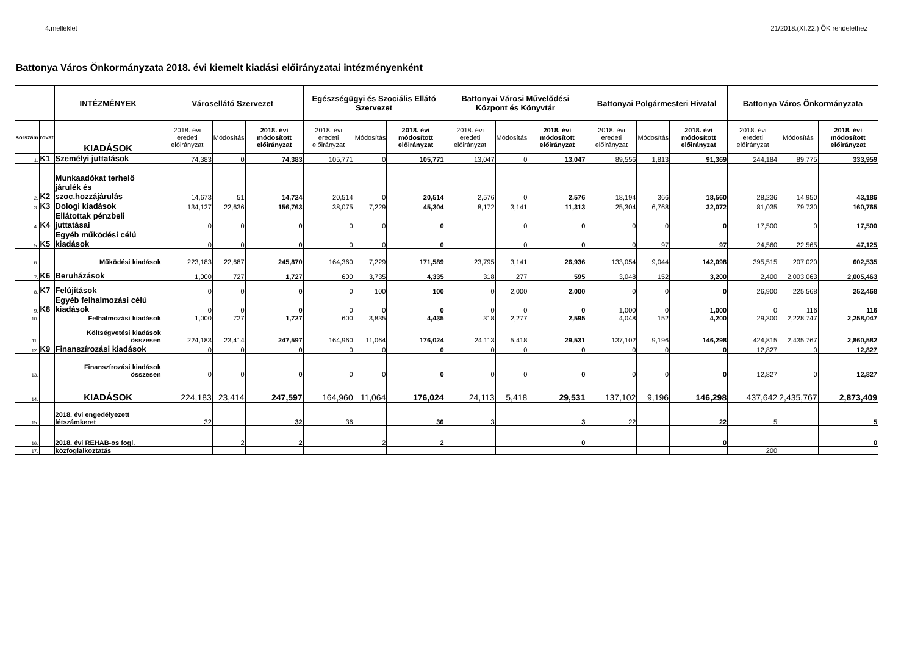4.melléklet 21/2018.(XI.22.) ÖK rendelethez
Battonya Város Önkormányzata 2018. évi kiemelt kiadási előirányzatai intézményenként
| | | INTÉZMÉNYEK | Városellátó Szervezet | | | Egészségügyi és Szociális Ellátó Szervezet | | | Battonyai Városi Művelődési Központ és Könyvtár | | | Battonyai Polgármesteri Hivatal | | | Battonya Város Önkormányzata | | |
| --- | --- | --- | --- | --- | --- | --- | --- | --- | --- | --- | --- | --- | --- | --- | --- | --- | --- |
| sorszám | rovat | KIADÁSOK | 2018. évi eredeti előirányzat | Módosítás | 2018. évi módosított előirányzat | 2018. évi eredeti előirányzat | Módosítás | 2018. évi módosított előirányzat | 2018. évi eredeti előirányzat | Módosítás | 2018. évi módosított előirányzat | 2018. évi eredeti előirányzat | Módosítás | 2018. évi módosított előirányzat | 2018. évi eredeti előirányzat | Módosítás | 2018. évi módosított előirányzat |
| 1. | K1 | Személyi juttatások | 74,383 | 0 | 74,383 | 105,771 | 0 | 105,771 | 13,047 | 0 | 13,047 | 89,556 | 1,813 | 91,369 | 244,184 | 89,775 | 333,959 |
| 2. | K2 | Munkaadókat terhelő járulék és szoc.hozzájárulás | 14,673 | 51 | 14,724 | 20,514 | 0 | 20,514 | 2,576 | 0 | 2,576 | 18,194 | 366 | 18,560 | 28,236 | 14,950 | 43,186 |
| 3. | K3 | Dologi kiadások | 134,127 | 22,636 | 156,763 | 38,075 | 7,229 | 45,304 | 8,172 | 3,141 | 11,313 | 25,304 | 6,768 | 32,072 | 81,035 | 79,730 | 160,765 |
| 4. | K4 | Ellátottak pénzbeli juttatásai | 0 | 0 | 0 | 0 | 0 | 0 | | 0 | 0 | 0 | 0 | 0 | 17,500 | 0 | 17,500 |
| 5. | K5 | Egyéb működési célú kiadások | 0 | 0 | 0 | 0 | 0 | 0 | | 0 | 0 | 0 | 97 | 97 | 24,560 | 22,565 | 47,125 |
| 6. | | Működési kiadások | 223,183 | 22,687 | 245,870 | 164,360 | 7,229 | 171,589 | 23,795 | 3,141 | 26,936 | 133,054 | 9,044 | 142,098 | 395,515 | 207,020 | 602,535 |
| 7. | K6 | Beruházások | 1,000 | 727 | 1,727 | 600 | 3,735 | 4,335 | 318 | 277 | 595 | 3,048 | 152 | 3,200 | 2,400 | 2,003,063 | 2,005,463 |
| 8. | K7 | Felújítások | 0 | 0 | 0 | 0 | 100 | 100 | 0 | 2,000 | 2,000 | 0 | 0 | 0 | 26,900 | 225,568 | 252,468 |
| 9. | K8 | Egyéb felhalmozási célú kiadások | 0 | 0 | 0 | 0 | 0 | 0 | 0 | 0 | 0 | 1,000 | 0 | 1,000 | 0 | 116 | 116 |
| 10. | | Felhalmozási kiadások | 1,000 | 727 | 1,727 | 600 | 3,835 | 4,435 | 318 | 2,277 | 2,595 | 4,048 | 152 | 4,200 | 29,300 | 2,228,747 | 2,258,047 |
| 11. | | Költségvetési kiadások összesen | 224,183 | 23,414 | 247,597 | 164,960 | 11,064 | 176,024 | 24,113 | 5,418 | 29,531 | 137,102 | 9,196 | 146,298 | 424,815 | 2,435,767 | 2,860,582 |
| 12. | K9 | Finanszírozási kiadások | 0 | 0 | 0 | 0 | 0 | 0 | 0 | 0 | 0 | 0 | 0 | 0 | 12,827 | 0 | 12,827 |
| 13. | | Finanszírozási kiadások összesen | 0 | 0 | 0 | 0 | 0 | 0 | 0 | 0 | 0 | 0 | 0 | 0 | 12,827 | 0 | 12,827 |
| 14. | | KIADÁSOK | 224,183 | 23,414 | 247,597 | 164,960 | 11,064 | 176,024 | 24,113 | 5,418 | 29,531 | 137,102 | 9,196 | 146,298 | 437,642 | 2,435,767 | 2,873,409 |
| 15. | | 2018. évi engedélyezett létszámkeret | 32 | | 32 | 36 | | 36 | 3 | | 3 | 22 | | 22 | 5 | | 5 |
| 16. | | 2018. évi REHAB-os fogl. | | 2 | 2 | | 2 | 2 | | | 0 | | | 0 | | | 0 |
| 17. | | közfoglalkoztatás | | | | | | | | | | | | | 200 | | |